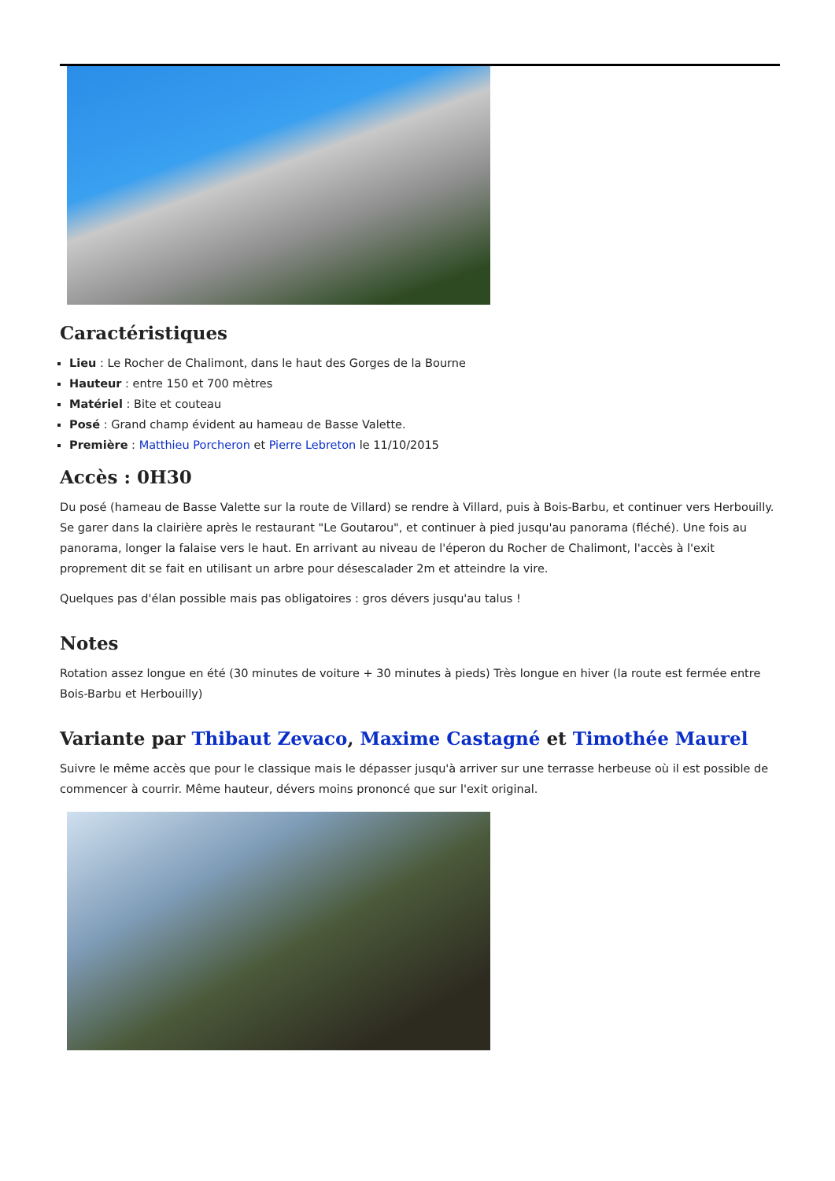Caractéristiques
Lieu : Le Rocher de Chalimont, dans le haut des Gorges de la Bourne
Hauteur : entre 150 et 700 mètres
Matériel : Bite et couteau
Posé : Grand champ évident au hameau de Basse Valette.
Première : Matthieu Porcheron et Pierre Lebreton le 11/10/2015
Accès : 0H30
Du posé (hameau de Basse Valette sur la route de Villard) se rendre à Villard, puis à Bois-Barbu, et continuer vers Herbouilly. Se garer dans la clairière après le restaurant "Le Goutarou", et continuer à pied jusqu'au panorama (fléché). Une fois au panorama, longer la falaise vers le haut. En arrivant au niveau de l'éperon du Rocher de Chalimont, l'accès à l'exit proprement dit se fait en utilisant un arbre pour désescalader 2m et atteindre la vire.
Quelques pas d'élan possible mais pas obligatoires : gros dévers jusqu'au talus !
Notes
Rotation assez longue en été (30 minutes de voiture + 30 minutes à pieds) Très longue en hiver (la route est fermée entre Bois-Barbu et Herbouilly)
Variante par Thibaut Zevaco, Maxime Castagné et Timothée Maurel
Suivre le même accès que pour le classique mais le dépasser jusqu'à arriver sur une terrasse herbeuse où il est possible de commencer à courrir. Même hauteur, dévers moins prononcé que sur l'exit original.